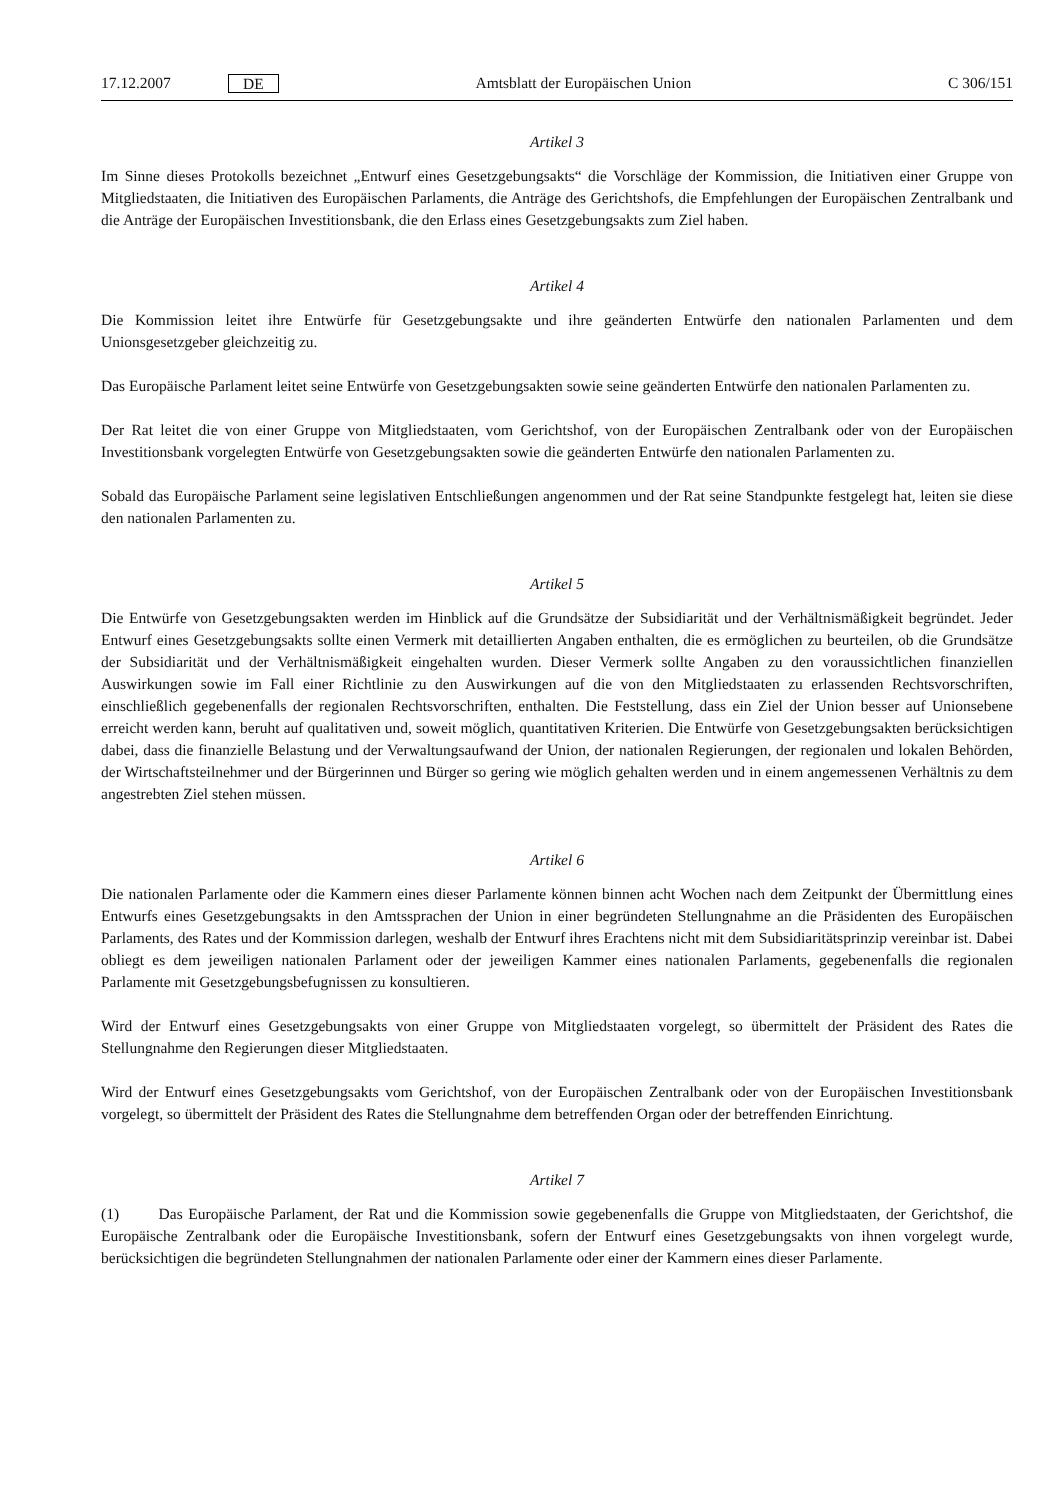17.12.2007 DE Amtsblatt der Europäischen Union C 306/151
Artikel 3
Im Sinne dieses Protokolls bezeichnet „Entwurf eines Gesetzgebungsakts“ die Vorschläge der Kommission, die Initiativen einer Gruppe von Mitgliedstaaten, die Initiativen des Europäischen Parlaments, die Anträge des Gerichtshofs, die Empfehlungen der Europäischen Zentralbank und die Anträge der Europäischen Investitionsbank, die den Erlass eines Gesetzgebungsakts zum Ziel haben.
Artikel 4
Die Kommission leitet ihre Entwürfe für Gesetzgebungsakte und ihre geänderten Entwürfe den nationalen Parlamenten und dem Unionsgesetzgeber gleichzeitig zu.
Das Europäische Parlament leitet seine Entwürfe von Gesetzgebungsakten sowie seine geänderten Entwürfe den nationalen Parlamenten zu.
Der Rat leitet die von einer Gruppe von Mitgliedstaaten, vom Gerichtshof, von der Europäischen Zentralbank oder von der Europäischen Investitionsbank vorgelegten Entwürfe von Gesetzgebungsakten sowie die geänderten Entwürfe den nationalen Parlamenten zu.
Sobald das Europäische Parlament seine legislativen Entschließungen angenommen und der Rat seine Standpunkte festgelegt hat, leiten sie diese den nationalen Parlamenten zu.
Artikel 5
Die Entwürfe von Gesetzgebungsakten werden im Hinblick auf die Grundsätze der Subsidiarität und der Verhältnismäßigkeit begründet. Jeder Entwurf eines Gesetzgebungsakts sollte einen Vermerk mit detaillierten Angaben enthalten, die es ermöglichen zu beurteilen, ob die Grundsätze der Subsidiarität und der Verhältnismäßigkeit eingehalten wurden. Dieser Vermerk sollte Angaben zu den voraussichtlichen finanziellen Auswirkungen sowie im Fall einer Richtlinie zu den Auswirkungen auf die von den Mitgliedstaaten zu erlassenden Rechtsvorschriften, einschließlich gegebenenfalls der regionalen Rechtsvorschriften, enthalten. Die Feststellung, dass ein Ziel der Union besser auf Unionsebene erreicht werden kann, beruht auf qualitativen und, soweit möglich, quantitativen Kriterien. Die Entwürfe von Gesetzgebungsakten berücksichtigen dabei, dass die finanzielle Belastung und der Verwaltungsaufwand der Union, der nationalen Regierungen, der regionalen und lokalen Behörden, der Wirtschaftsteilnehmer und der Bürgerinnen und Bürger so gering wie möglich gehalten werden und in einem angemessenen Verhältnis zu dem angestrebten Ziel stehen müssen.
Artikel 6
Die nationalen Parlamente oder die Kammern eines dieser Parlamente können binnen acht Wochen nach dem Zeitpunkt der Übermittlung eines Entwurfs eines Gesetzgebungsakts in den Amtssprachen der Union in einer begründeten Stellungnahme an die Präsidenten des Europäischen Parlaments, des Rates und der Kommission darlegen, weshalb der Entwurf ihres Erachtens nicht mit dem Subsidiaritätsprinzip vereinbar ist. Dabei obliegt es dem jeweiligen nationalen Parlament oder der jeweiligen Kammer eines nationalen Parlaments, gegebenenfalls die regionalen Parlamente mit Gesetzgebungsbefugnissen zu konsultieren.
Wird der Entwurf eines Gesetzgebungsakts von einer Gruppe von Mitgliedstaaten vorgelegt, so übermittelt der Präsident des Rates die Stellungnahme den Regierungen dieser Mitgliedstaaten.
Wird der Entwurf eines Gesetzgebungsakts vom Gerichtshof, von der Europäischen Zentralbank oder von der Europäischen Investitionsbank vorgelegt, so übermittelt der Präsident des Rates die Stellungnahme dem betreffenden Organ oder der betreffenden Einrichtung.
Artikel 7
(1) Das Europäische Parlament, der Rat und die Kommission sowie gegebenenfalls die Gruppe von Mitgliedstaaten, der Gerichtshof, die Europäische Zentralbank oder die Europäische Investitionsbank, sofern der Entwurf eines Gesetzgebungsakts von ihnen vorgelegt wurde, berücksichtigen die begründeten Stellungnahmen der nationalen Parlamente oder einer der Kammern eines dieser Parlamente.